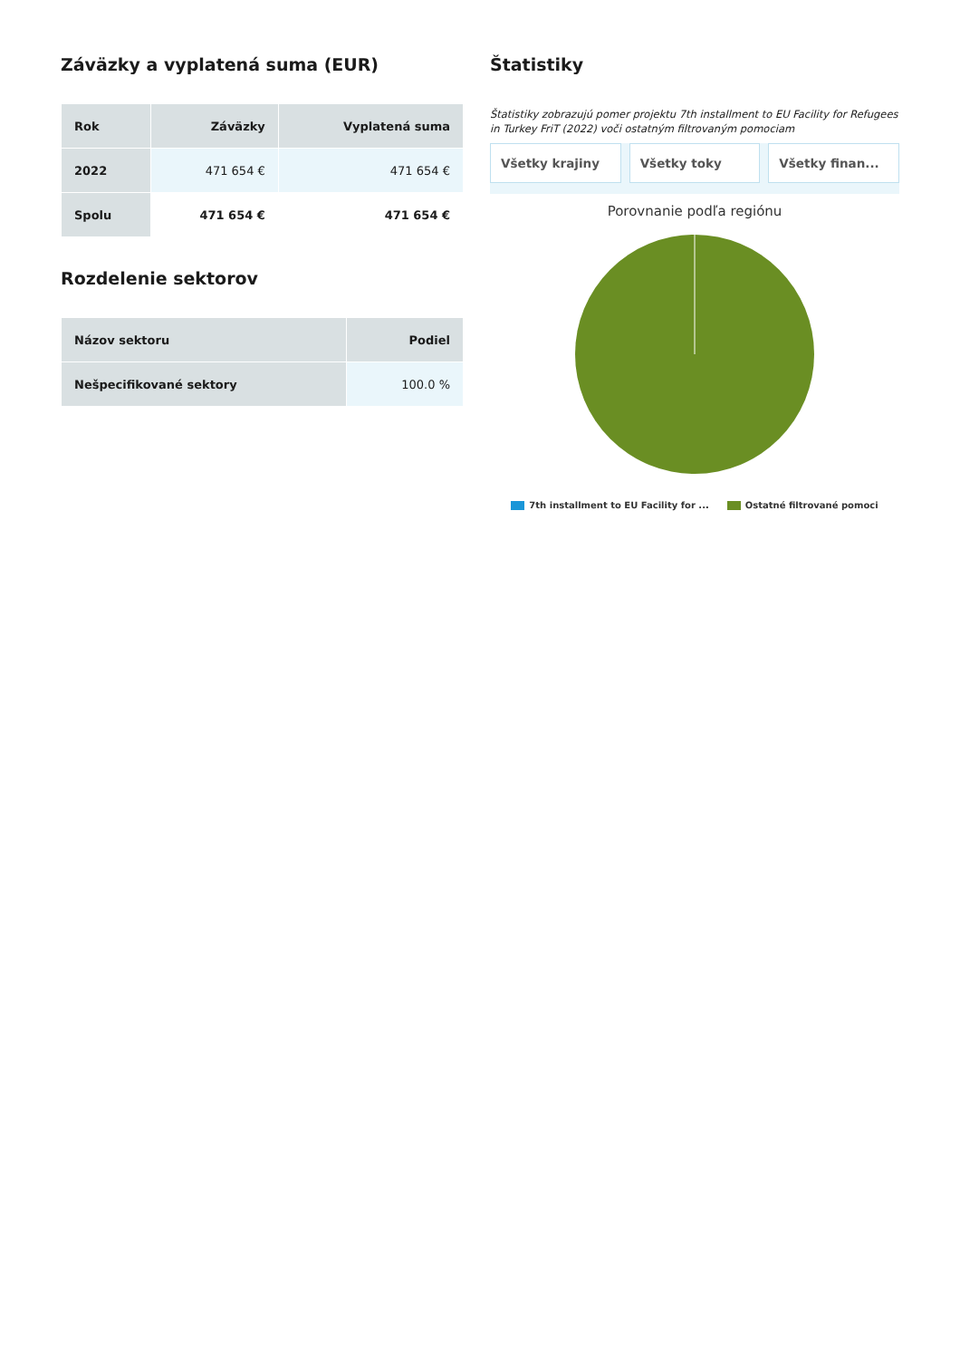Záväzky a vyplatená suma (EUR)
| Rok | Záväzky | Vyplatená suma |
| --- | --- | --- |
| 2022 | 471 654 € | 471 654 € |
| Spolu | 471 654 € | 471 654 € |
Rozdelenie sektorov
| Názov sektoru | Podiel |
| --- | --- |
| Nešpecifikované sektory | 100.0 % |
Štatistiky
Štatistiky zobrazujú pomer projektu 7th installment to EU Facility for Refugees in Turkey FriT (2022) voči ostatným filtrovaným pomociam
Všetky krajiny Všetky toky Všetky finan...
Porovnanie podľa regiónu
7th installment to EU Facility for ... Ostatné filtrované pomoci